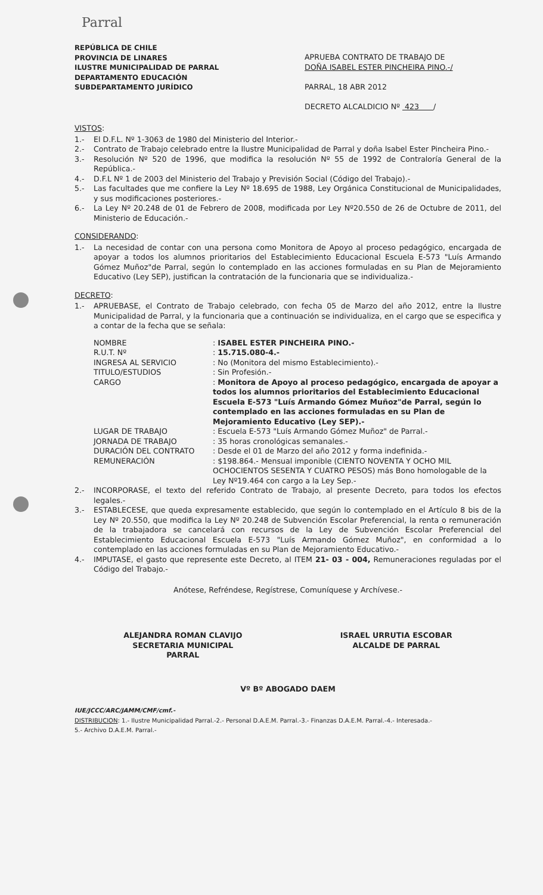Parral
REPÚBLICA DE CHILE
PROVINCIA DE LINARES
ILUSTRE MUNICIPALIDAD DE PARRAL
DEPARTAMENTO EDUCACIÓN
SUBDEPARTAMENTO JURÍDICO
APRUEBA CONTRATO DE TRABAJO DE
DOÑA ISABEL ESTER PINCHEIRA PINO.-/
PARRAL, 18 ABR 2012
DECRETO ALCALDICIO Nº 423 /
VISTOS:
1.- El D.F.L. Nº 1-3063 de 1980 del Ministerio del Interior.-
2.- Contrato de Trabajo celebrado entre la Ilustre Municipalidad de Parral y doña Isabel Ester Pincheira Pino.-
3.- Resolución Nº 520 de 1996, que modifica la resolución Nº 55 de 1992 de Contraloría General de la República.-
4.- D.F.L Nº 1 de 2003 del Ministerio del Trabajo y Previsión Social (Código del Trabajo).-
5.- Las facultades que me confiere la Ley Nº 18.695 de 1988, Ley Orgánica Constitucional de Municipalidades, y sus modificaciones posteriores.-
6.- La Ley Nº 20.248 de 01 de Febrero de 2008, modificada por Ley Nº20.550 de 26 de Octubre de 2011, del Ministerio de Educación.-
CONSIDERANDO:
1.- La necesidad de contar con una persona como Monitora de Apoyo al proceso pedagógico, encargada de apoyar a todos los alumnos prioritarios del Establecimiento Educacional Escuela E-573 "Luís Armando Gómez Muñoz"de Parral, según lo contemplado en las acciones formuladas en su Plan de Mejoramiento Educativo (Ley SEP), justifican la contratación de la funcionaria que se individualiza.-
DECRETO:
1.- APRUEBASE, el Contrato de Trabajo celebrado, con fecha 05 de Marzo del año 2012, entre la Ilustre Municipalidad de Parral, y la funcionaria que a continuación se individualiza, en el cargo que se especifica y a contar de la fecha que se señala:
| NOMBRE | : ISABEL ESTER PINCHEIRA PINO.- |
| R.U.T. Nº | : 15.715.080-4.- |
| INGRESA AL SERVICIO | : No (Monitora del mismo Establecimiento).- |
| TITULO/ESTUDIOS | : Sin Profesión.- |
| CARGO | : Monitora de Apoyo al proceso pedagógico, encargada de apoyar a todos los alumnos prioritarios del Establecimiento Educacional Escuela E-573 "Luís Armando Gómez Muñoz"de Parral, según lo contemplado en las acciones formuladas en su Plan de Mejoramiento Educativo (Ley SEP).- |
| LUGAR DE TRABAJO | : Escuela E-573 "Luís Armando Gómez Muñoz" de Parral.- |
| JORNADA DE TRABAJO | : 35 horas cronológicas semanales.- |
| DURACIÓN DEL CONTRATO | : Desde el 01 de Marzo del año 2012 y forma indefinida.- |
| REMUNERACIÓN | : $198.864.- Mensual imponible (CIENTO NOVENTA Y OCHO MIL OCHOCIENTOS SESENTA Y CUATRO PESOS) más Bono homologable de la Ley Nº19.464 con cargo a la Ley Sep.- |
2.- INCORPORASE, el texto del referido Contrato de Trabajo, al presente Decreto, para todos los efectos legales.-
3.- ESTABLECESE, que queda expresamente establecido, que según lo contemplado en el Artículo 8 bis de la Ley Nº 20.550, que modifica la Ley Nº 20.248 de Subvención Escolar Preferencial, la renta o remuneración de la trabajadora se cancelará con recursos de la Ley de Subvención Escolar Preferencial del Establecimiento Educacional Escuela E-573 "Luís Armando Gómez Muñoz", en conformidad a lo contemplado en las acciones formuladas en su Plan de Mejoramiento Educativo.-
4.- IMPUTASE, el gasto que represente este Decreto, al ITEM 21- 03 - 004, Remuneraciones reguladas por el Código del Trabajo.-
Anótese, Refréndese, Regístrese, Comuníquese y Archívese.-
ALEJANDRA ROMAN CLAVIJO
SECRETARIA MUNICIPAL
PARRAL
ISRAEL URRUTIA ESCOBAR
ALCALDE DE PARRAL
Vº Bº ABOGADO DAEM
IUE/JCCC/ARC/JAMM/CMF/cmf.-
DISTRIBUCION: 1.- Ilustre Municipalidad Parral.-2.- Personal D.A.E.M. Parral.-3.- Finanzas D.A.E.M. Parral.-4.- Interesada.-
5.- Archivo D.A.E.M. Parral.-